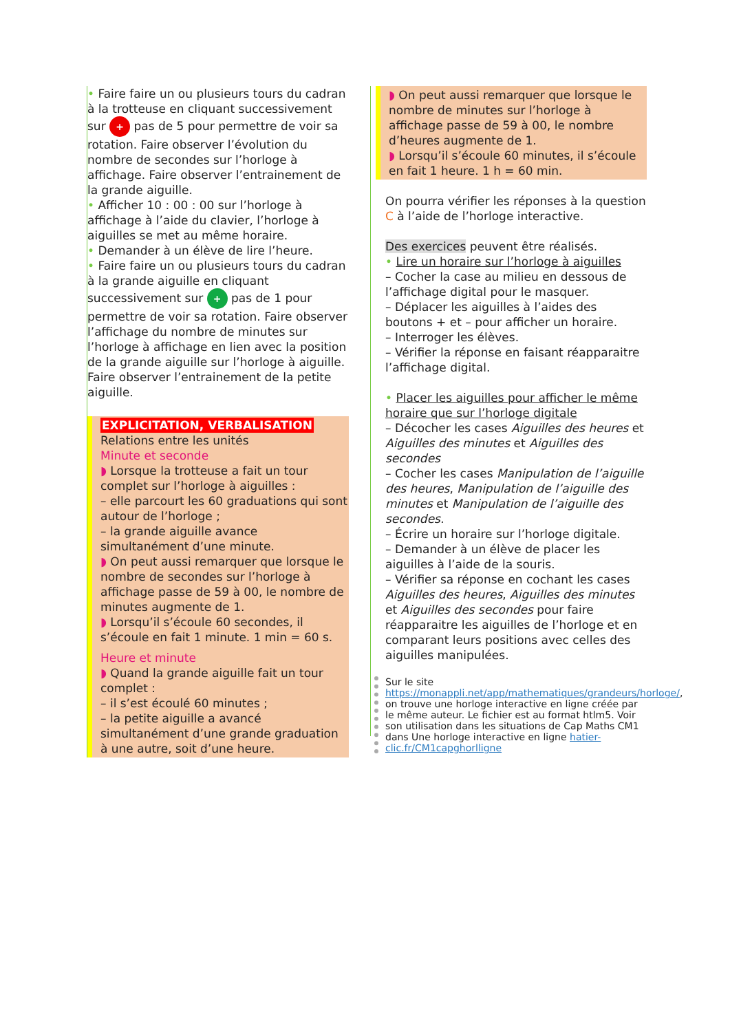• Faire faire un ou plusieurs tours du cadran à la trotteuse en cliquant successivement sur + pas de 5 pour permettre de voir sa rotation. Faire observer l’évolution du nombre de secondes sur l’horloge à affichage. Faire observer l’entrainement de la grande aiguille.
• Afficher 10 : 00 : 00 sur l’horloge à affichage à l’aide du clavier, l’horloge à aiguilles se met au même horaire.
• Demander à un élève de lire l’heure.
• Faire faire un ou plusieurs tours du cadran à la grande aiguille en cliquant successivement sur + pas de 1 pour permettre de voir sa rotation. Faire observer l’affichage du nombre de minutes sur l’horloge à affichage en lien avec la position de la grande aiguille sur l’horloge à aiguille. Faire observer l’entrainement de la petite aiguille.
EXPLICITATION, VERBALISATION
Relations entre les unités
Minute et seconde
◗ Lorsque la trotteuse a fait un tour complet sur l’horloge à aiguilles :
– elle parcourt les 60 graduations qui sont autour de l’horloge ;
– la grande aiguille avance simultanément d’une minute.
◗ On peut aussi remarquer que lorsque le nombre de secondes sur l’horloge à affichage passe de 59 à 00, le nombre de minutes augmente de 1.
◗ Lorsqu’il s’écoule 60 secondes, il s’écoule en fait 1 minute. 1 min = 60 s.
Heure et minute
◗ Quand la grande aiguille fait un tour complet :
– il s’est écoulé 60 minutes ;
– la petite aiguille a avancé simultanément d’une grande graduation à une autre, soit d’une heure.
◗ On peut aussi remarquer que lorsque le nombre de minutes sur l’horloge à affichage passe de 59 à 00, le nombre d’heures augmente de 1.
◗ Lorsqu’il s’écoule 60 minutes, il s’écoule en fait 1 heure. 1 h = 60 min.
On pourra vérifier les réponses à la question C à l’aide de l’horloge interactive.
Des exercices peuvent être réalisés.
• Lire un horaire sur l’horloge à aiguilles
– Cocher la case au milieu en dessous de l’affichage digital pour le masquer.
– Déplacer les aiguilles à l’aides des boutons + et – pour afficher un horaire.
– Interroger les élèves.
– Vérifier la réponse en faisant réapparaitre l’affichage digital.
• Placer les aiguilles pour afficher le même horaire que sur l’horloge digitale
– Décocher les cases Aiguilles des heures et Aiguilles des minutes et Aiguilles des secondes
– Cocher les cases Manipulation de l’aiguille des heures, Manipulation de l’aiguille des minutes et Manipulation de l’aiguille des secondes.
– Écrire un horaire sur l’horloge digitale.
– Demander à un élève de placer les aiguilles à l’aide de la souris.
– Vérifier sa réponse en cochant les cases Aiguilles des heures, Aiguilles des minutes et Aiguilles des secondes pour faire réapparaitre les aiguilles de l’horloge et en comparant leurs positions avec celles des aiguilles manipulées.
Sur le site https://monappli.net/app/mathematiques/grandeurs/horloge/, on trouve une horloge interactive en ligne créée par le même auteur. Le fichier est au format htlm5. Voir son utilisation dans les situations de Cap Maths CM1 dans Une horloge interactive en ligne hatier-clic.fr/CM1capghorlligne